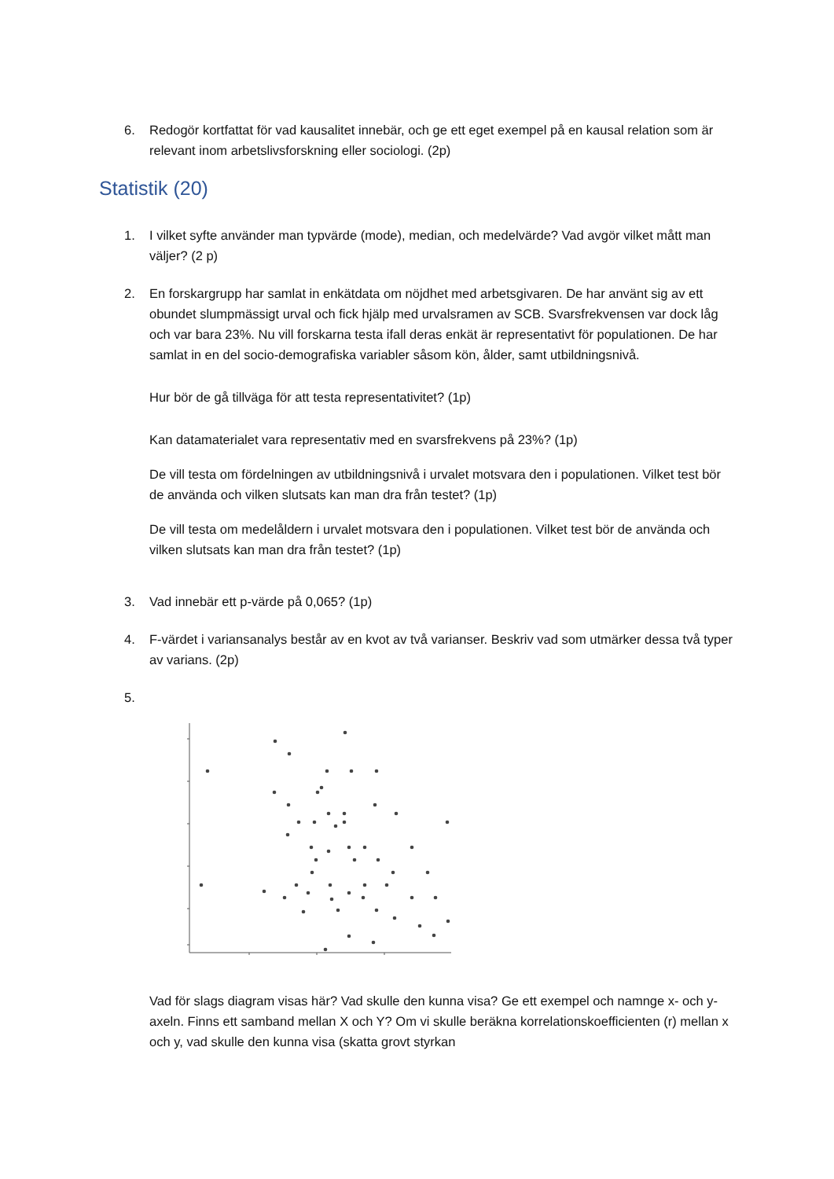6. Redogör kortfattat för vad kausalitet innebär, och ge ett eget exempel på en kausal relation som är relevant inom arbetslivsforskning eller sociologi. (2p)
Statistik (20)
1. I vilket syfte använder man typvärde (mode), median, och medelvärde? Vad avgör vilket mått man väljer? (2 p)
2. En forskargrupp har samlat in enkätdata om nöjdhet med arbetsgivaren. De har använt sig av ett obundet slumpmässigt urval och fick hjälp med urvalsramen av SCB. Svarsfrekvensen var dock låg och var bara 23%. Nu vill forskarna testa ifall deras enkät är representativt för populationen. De har samlat in en del socio-demografiska variabler såsom kön, ålder, samt utbildningsnivå.
Hur bör de gå tillväga för att testa representativitet? (1p)
Kan datamaterialet vara representativ med en svarsfrekvens på 23%? (1p)
De vill testa om fördelningen av utbildningsnivå i urvalet motsvara den i populationen. Vilket test bör de använda och vilken slutsats kan man dra från testet? (1p)
De vill testa om medelåldern i urvalet motsvara den i populationen. Vilket test bör de använda och vilken slutsats kan man dra från testet? (1p)
3. Vad innebär ett p-värde på 0,065? (1p)
4. F-värdet i variansanalys består av en kvot av två varianser. Beskriv vad som utmärker dessa två typer av varians. (2p)
5.
Vad för slags diagram visas här? Vad skulle den kunna visa? Ge ett exempel och namnge x- och y-axeln. Finns ett samband mellan X och Y? Om vi skulle beräkna korrelationskoefficienten (r) mellan x och y, vad skulle den kunna visa (skatta grovt styrkan